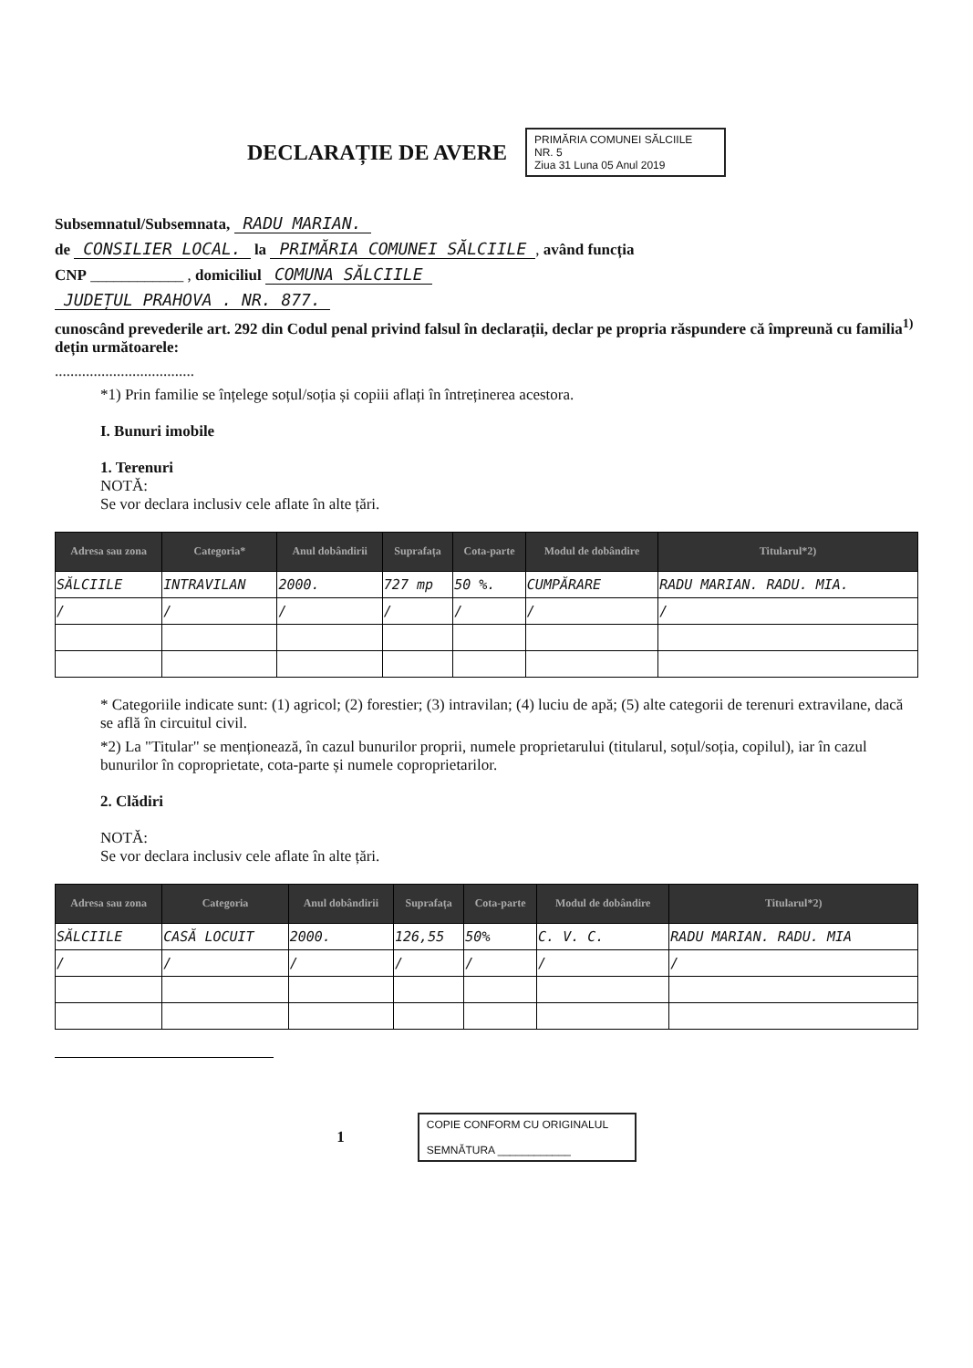DECLARAȚIE DE AVERE
PRIMĂRIA COMUNEI SĂLCIILE
NR. 5
Ziua 31 Luna 05 Anul 2019
Subsemnatul/Subsemnata, RADU MARIAN.
de CONSILIER LOCAL. la PRIMĂRIA COMUNEI SĂLCIILE, având funcția
CNP ____________ , domiciliul COMUNA SĂLCIILE
JUDEȚUL PRAHOVA . NR. 877.
cunoscând prevederile art. 292 din Codul penal privind falsul în declarații, declar pe propria răspundere că împreună cu familia<sup>1)</sup> dețin următoarele:
....................................
*1) Prin familie se înțelege soțul/soția și copiii aflați în întreținerea acestora.
I. Bunuri imobile
1. Terenuri
NOTĂ:
Se vor declara inclusiv cele aflate în alte țări.
| Adresa sau zona | Categoria* | Anul dobândirii | Suprafața | Cota-parte | Modul de dobândire | Titularul*2) |
| --- | --- | --- | --- | --- | --- | --- |
| SĂLCIILE | INTRAVILAN | 2000. | 727 mp | 50 %. | CUMPĂRARE | RADU MARIAN. RADU. MIA. |
| / | / | / | / | / | / | / |
* Categoriile indicate sunt: (1) agricol; (2) forestier; (3) intravilan; (4) luciu de apă; (5) alte categorii de terenuri extravilane, dacă se află în circuitul civil.
*2) La "Titular" se menționează, în cazul bunurilor proprii, numele proprietarului (titularul, soțul/soția, copilul), iar în cazul bunurilor în coproprietate, cota-parte și numele coproprietarilor.
2. Clădiri
NOTĂ:
Se vor declara inclusiv cele aflate în alte țări.
| Adresa sau zona | Categoria | Anul dobândirii | Suprafața | Cota-parte | Modul de dobândire | Titularul*2) |
| --- | --- | --- | --- | --- | --- | --- |
| SĂLCIILE | CASĂ LOCUIT | 2000. | 126,55 | 50% | C. V. C. | RADU MARIAN. RADU. MIA |
| / | / | / | / | / | / | / |
1
COPIE CONFORM CU ORIGINALUL
SEMNĂTURA ____________